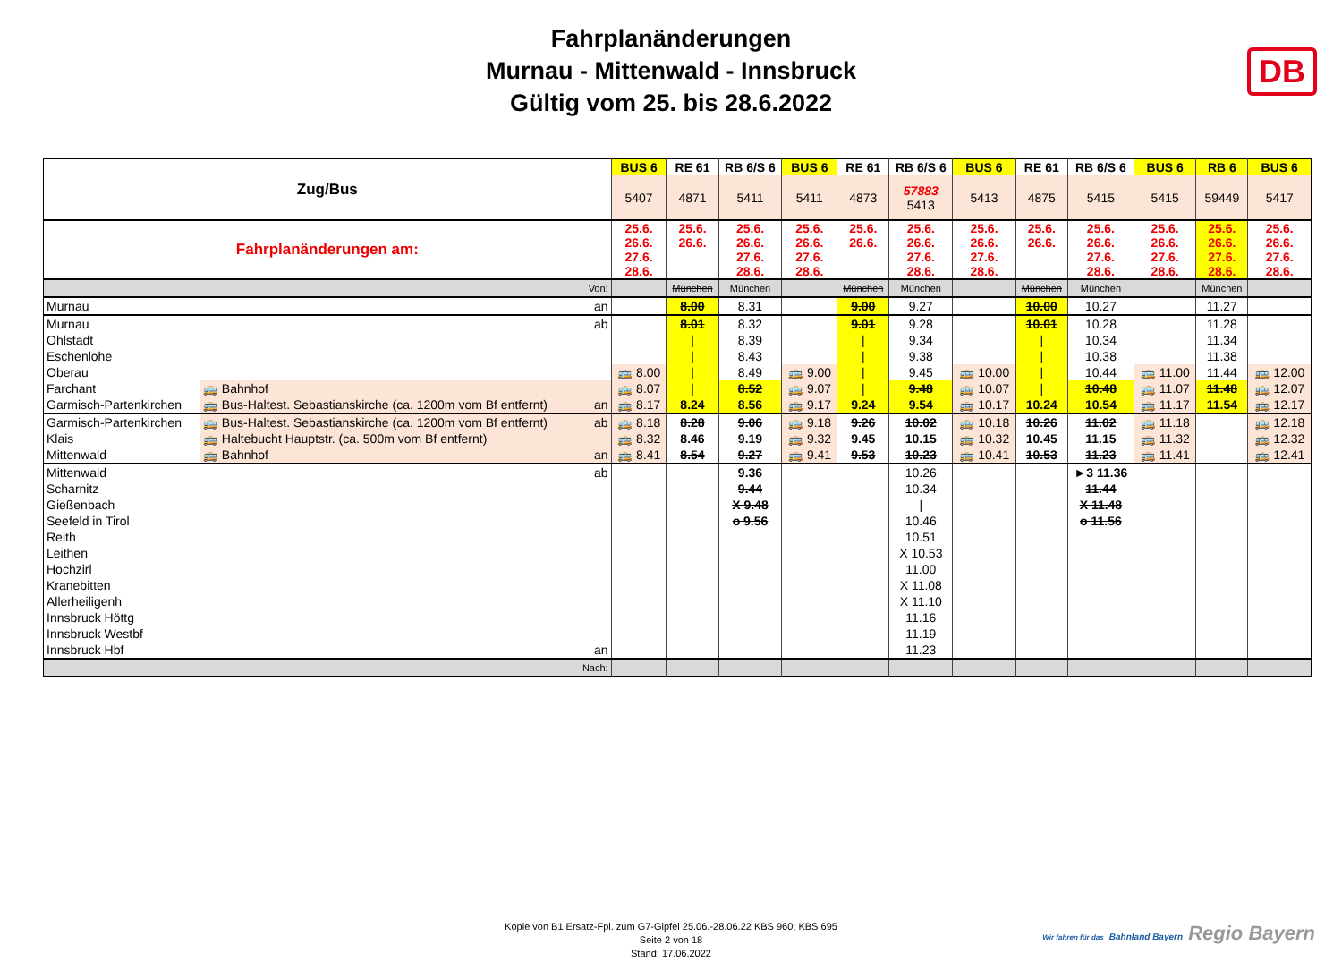DB
Fahrplanänderungen
Murnau - Mittenwald - Innsbruck
Gültig vom 25. bis 28.6.2022
| Zug/Bus | | | BUS 6 | RE 61 | RB 6/S 6 | BUS 6 | RE 61 | RB 6/S 6 | BUS 6 | RE 61 | RB 6/S 6 | BUS 6 | RB 6 | BUS 6 |
| --- | --- | --- | --- | --- | --- | --- | --- | --- | --- | --- | --- | --- | --- | --- |
| | | | 5407 | 4871 | 5411 | 5411 | 4873 | 57883 5413 | 5413 | 4875 | 5415 | 5415 | 59449 | 5417 |
| Fahrplanänderungen am: | | | 25.6. 26.6. 27.6. 28.6. | 25.6. 26.6. | 25.6. 26.6. 27.6. 28.6. | 25.6. 26.6. 27.6. 28.6. | 25.6. 26.6. | 25.6. 26.6. 27.6. 28.6. | 25.6. 26.6. 27.6. 28.6. | 25.6. 26.6. | 25.6. 26.6. 27.6. 28.6. | 25.6. 26.6. 27.6. 28.6. | 25.6. 26.6. 27.6. 28.6. | 25.6. 26.6. 27.6. 28.6. |
| Von: | | | | München | München | | München | München | | München | München | | München | |
| Murnau | | an | | 8.00 | 8.31 | | 9.00 | 9.27 | | 10.00 | 10.27 | | 11.27 | |
| Murnau | | ab | | 8.01 | 8.32 | | 9.01 | 9.28 | | 10.01 | 10.28 | | 11.28 | |
| Ohlstadt | | | | / | 8.39 | | / | 9.34 | | / | 10.34 | | 11.34 | |
| Eschenlohe | | | | / | 8.43 | | / | 9.38 | | / | 10.38 | | 11.38 | |
| Oberau | | | 🚌 8.00 | / | 8.49 | 🚌 9.00 | / | 9.45 | 🚌 10.00 | / | 10.44 | 🚌 11.00 | 11.44 | 🚌 12.00 |
| Farchant | 🚌 Bahnhof | | 🚌 8.07 | / | 8.52 | 🚌 9.07 | / | 9.48 | 🚌 10.07 | / | 10.48 | 🚌 11.07 | 11.48 | 🚌 12.07 |
| Garmisch-Partenkirchen | 🚌 Bus-Haltest. Sebastianskirche (ca. 1200m vom Bf entfernt) | an | 🚌 8.17 | 8.24 | 8.56 | 🚌 9.17 | 9.24 | 9.54 | 🚌 10.17 | 10.24 | 10.54 | 🚌 11.17 | 11.54 | 🚌 12.17 |
| Garmisch-Partenkirchen | 🚌 Bus-Haltest. Sebastianskirche (ca. 1200m vom Bf entfernt) | ab | 🚌 8.18 | 8.28 | 9.06 | 🚌 9.18 | 9.26 | 10.02 | 🚌 10.18 | 10.26 | 11.02 | 🚌 11.18 | | 🚌 12.18 |
| Klais | 🚌 Haltebucht Hauptstr. (ca. 500m vom Bf entfernt) | | 🚌 8.32 | 8.46 | 9.19 | 🚌 9.32 | 9.45 | 10.15 | 🚌 10.32 | 10.45 | 11.15 | 🚌 11.32 | | 🚌 12.32 |
| Mittenwald | 🚌 Bahnhof | an | 🚌 8.41 | 8.54 | 9.27 | 🚌 9.41 | 9.53 | 10.23 | 🚌 10.41 | 10.53 | 11.23 | 🚌 11.41 | | 🚌 12.41 |
| Mittenwald | | ab | | | 9.36 | | | 10.26 | | | ►3 11.36 | | | |
| Scharnitz | | | | | 9.44 | | | 10.34 | | | 11.44 | | | |
| Gießenbach | | | | | X 9.48 | | | / | | | X 11.48 | | | |
| Seefeld in Tirol | | | | | o 9.56 | | | 10.46 | | | o 11.56 | | | |
| Reith | | | | | | | | 10.51 | | | | | | |
| Leithen | | | | | | | | X 10.53 | | | | | | |
| Hochzirl | | | | | | | | 11.00 | | | | | | |
| Kranebitten | | | | | | | | X 11.08 | | | | | | |
| Allerheiligenh | | | | | | | | X 11.10 | | | | | | |
| Innsbruck Höttg | | | | | | | | 11.16 | | | | | | |
| Innsbruck Westbf | | | | | | | | 11.19 | | | | | | |
| Innsbruck Hbf | | an | | | | | | 11.23 | | | | | | |
| Nach: | | | | | | | | | | | | | | |
Kopie von B1 Ersatz-Fpl. zum G7-Gipfel 25.06.-28.06.22 KBS 960; KBS 695
Seite 2 von 18
Stand: 17.06.2022
Wir fahren für das Bahnland Bayern Regio Bayern